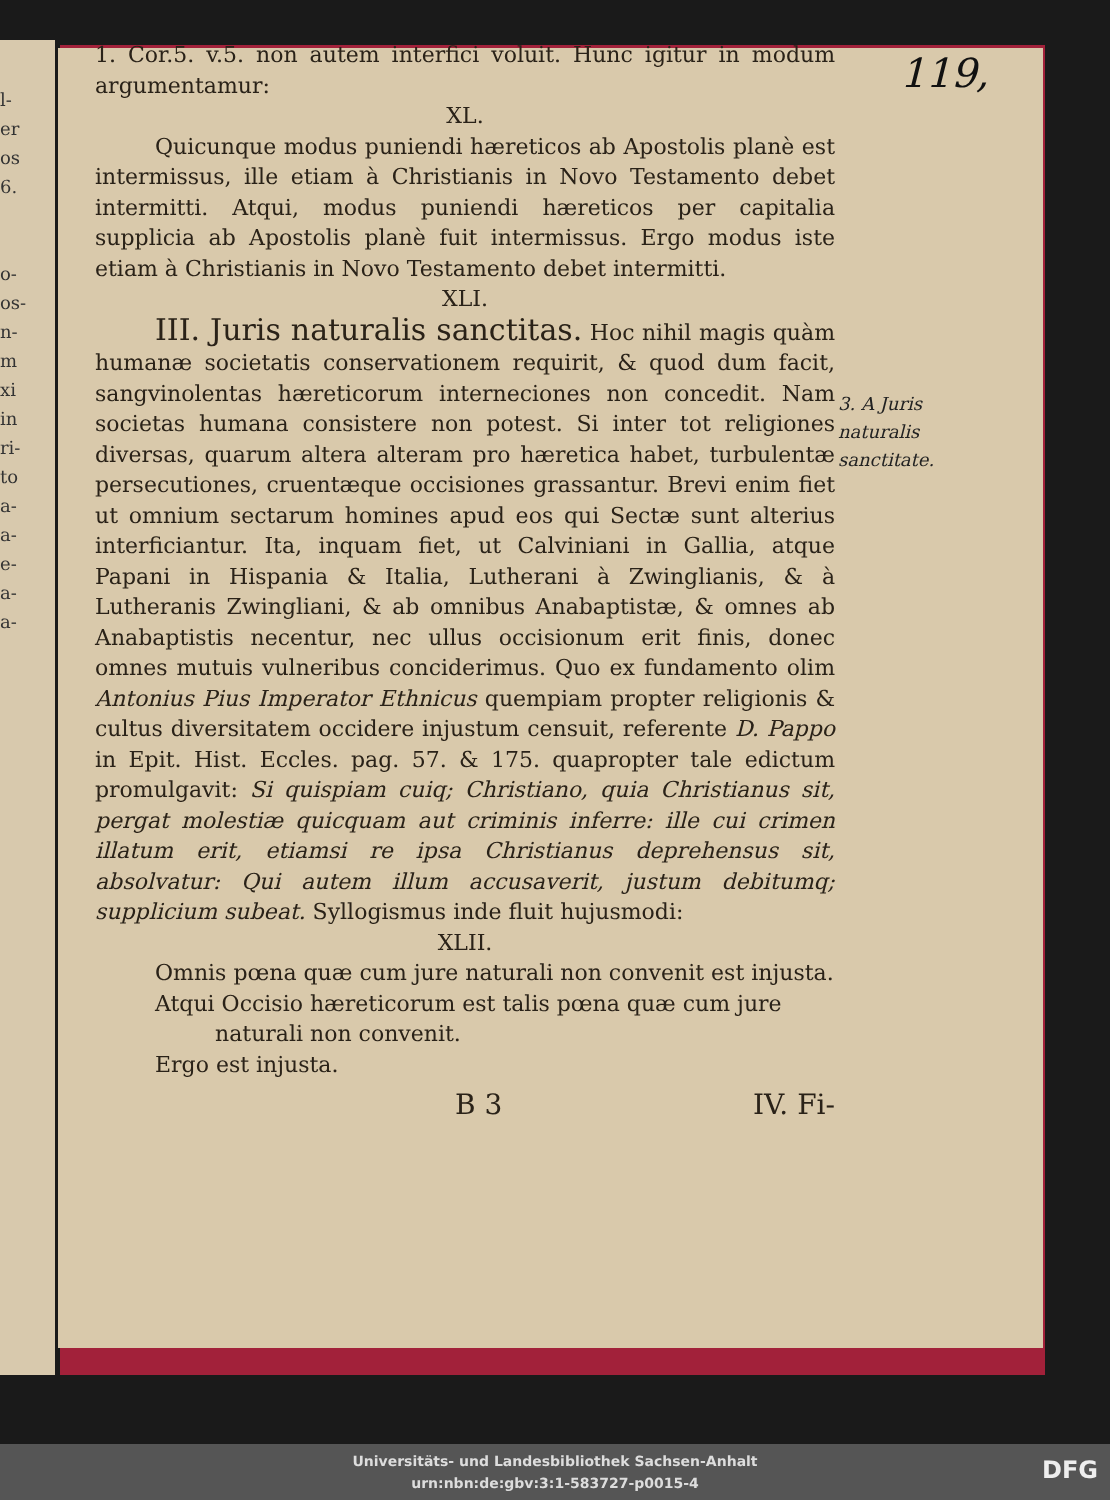l-
er
os
6.
o-
os-
n-
m
xi
in
ri-
to
a-
a-
e-
a-
a-
119,
1. Cor.5. v.5. non autem interfici voluit. Hunc igitur in modum argumentamur:
XL.
Quicunque modus puniendi hæreticos ab Apostolis planè est intermissus, ille etiam à Christianis in Novo Testamento debet intermitti. Atqui, modus puniendi hæreticos per capitalia supplicia ab Apostolis planè fuit intermissus. Ergo modus iste etiam à Christianis in Novo Testamento debet intermitti.
XLI.
III. Juris naturalis sanctitas. Hoc nihil magis quàm humanæ societatis conservationem requirit, & quod dum facit, sangvinolentas hæreticorum interneciones non concedit. Nam societas humana consistere non potest. Si inter tot religiones diversas, quarum altera alteram pro hæretica habet, turbulentæ persecutiones, cruentæque occisiones grassantur. Brevi enim fiet ut omnium sectarum homines apud eos qui Sectæ sunt alterius interficiantur. Ita, inquam fiet, ut Calviniani in Gallia, atque Papani in Hispania & Italia, Lutherani à Zwinglianis, & à Lutheranis Zwingliani, & ab omnibus Anabaptistæ, & omnes ab Anabaptistis necentur, nec ullus occisionum erit finis, donec omnes mutuis vulneribus conciderimus. Quo ex fundamento olim Antonius Pius Imperator Ethnicus quempiam propter religionis & cultus diversitatem occidere injustum censuit, referente D. Pappo in Epit. Hist. Eccles. pag. 57. & 175. quapropter tale edictum promulgavit: Si quispiam cuiq; Christiano, quia Christianus sit, pergat molestiæ quicquam aut criminis inferre: ille cui crimen illatum erit, etiamsi re ipsa Christianus deprehensus sit, absolvatur: Qui autem illum accusaverit, justum debitumq; supplicium subeat. Syllogismus inde fluit hujusmodi:
XLII.
Omnis pœna quæ cum jure naturali non convenit est injusta.
Atqui Occisio hæreticorum est talis pœna quæ cum jure naturali non convenit.
Ergo est injusta.
B 3 IV. Fi-
3. A Juris naturalis sanctitate.
Universitäts- und Landesbibliothek Sachsen-Anhalt
urn:nbn:de:gbv:3:1-583727-p0015-4
DFG